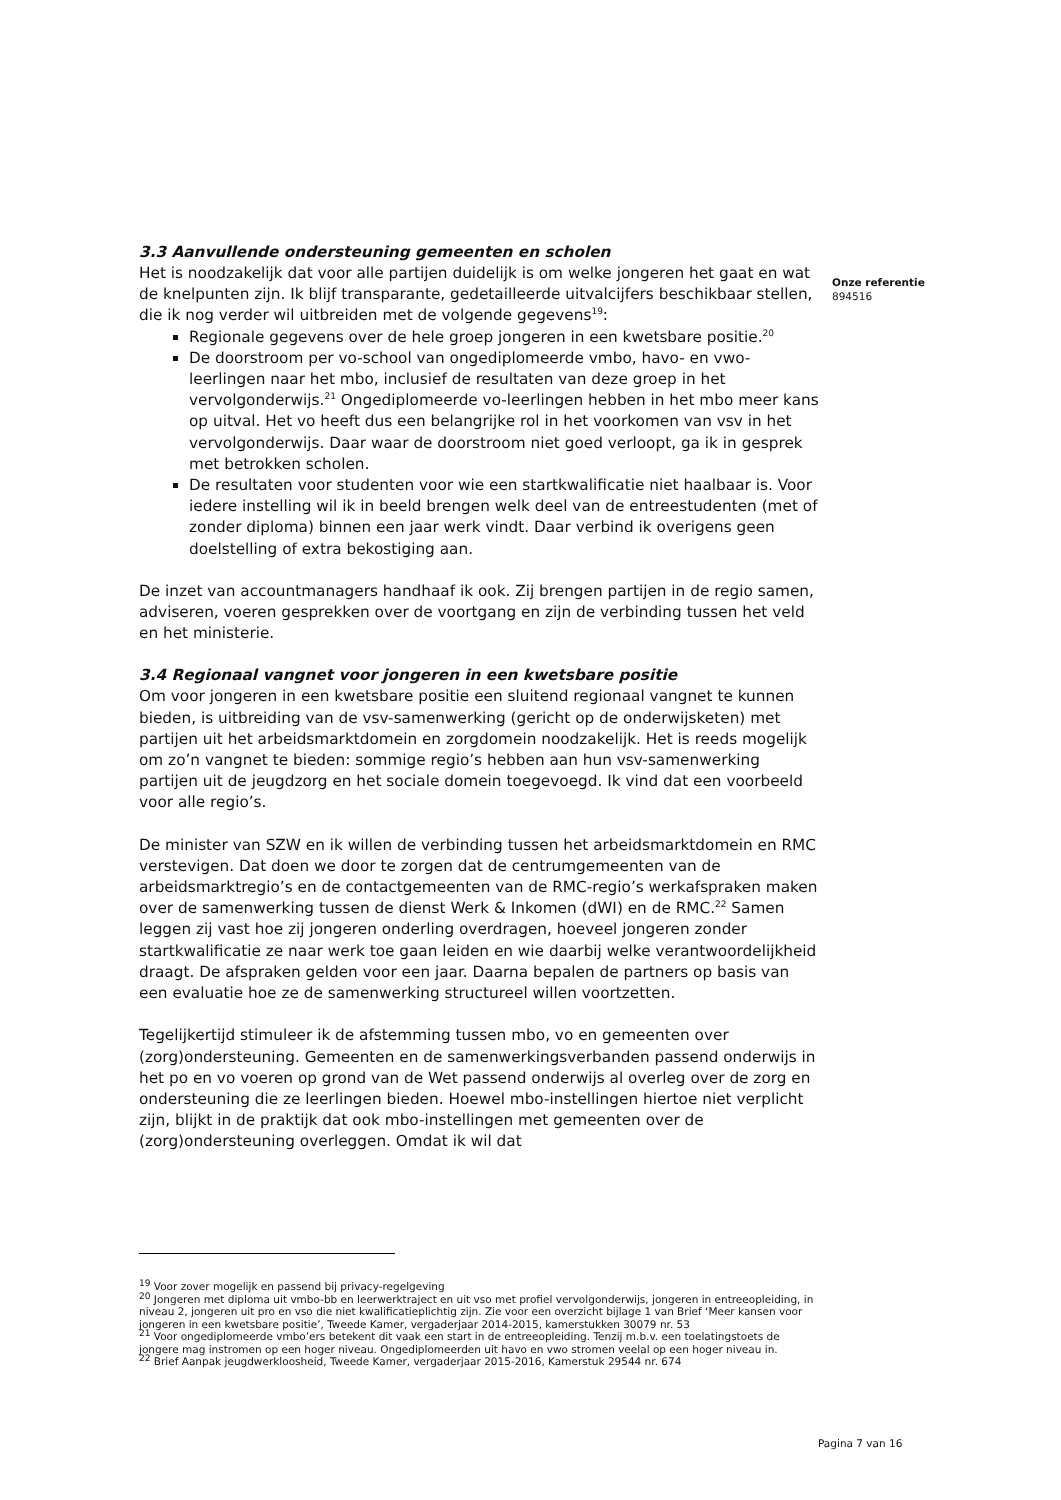3.3 Aanvullende ondersteuning gemeenten en scholen
Het is noodzakelijk dat voor alle partijen duidelijk is om welke jongeren het gaat en wat de knelpunten zijn. Ik blijf transparante, gedetailleerde uitvalcijfers beschikbaar stellen, die ik nog verder wil uitbreiden met de volgende gegevens<sup>19</sup>:
Regionale gegevens over de hele groep jongeren in een kwetsbare positie.<sup>20</sup>
De doorstroom per vo-school van ongediplomeerde vmbo, havo- en vwo-leerlingen naar het mbo, inclusief de resultaten van deze groep in het vervolgonderwijs.<sup>21</sup> Ongediplomeerde vo-leerlingen hebben in het mbo meer kans op uitval. Het vo heeft dus een belangrijke rol in het voorkomen van vsv in het vervolgonderwijs. Daar waar de doorstroom niet goed verloopt, ga ik in gesprek met betrokken scholen.
De resultaten voor studenten voor wie een startkwalificatie niet haalbaar is. Voor iedere instelling wil ik in beeld brengen welk deel van de entreestudenten (met of zonder diploma) binnen een jaar werk vindt. Daar verbind ik overigens geen doelstelling of extra bekostiging aan.
De inzet van accountmanagers handhaaf ik ook. Zij brengen partijen in de regio samen, adviseren, voeren gesprekken over de voortgang en zijn de verbinding tussen het veld en het ministerie.
3.4 Regionaal vangnet voor jongeren in een kwetsbare positie
Om voor jongeren in een kwetsbare positie een sluitend regionaal vangnet te kunnen bieden, is uitbreiding van de vsv-samenwerking (gericht op de onderwijsketen) met partijen uit het arbeidsmarktdomein en zorgdomein noodzakelijk. Het is reeds mogelijk om zo’n vangnet te bieden: sommige regio’s hebben aan hun vsv-samenwerking partijen uit de jeugdzorg en het sociale domein toegevoegd. Ik vind dat een voorbeeld voor alle regio’s.
De minister van SZW en ik willen de verbinding tussen het arbeidsmarktdomein en RMC verstevigen. Dat doen we door te zorgen dat de centrumgemeenten van de arbeidsmarktregio’s en de contactgemeenten van de RMC-regio’s werkafspraken maken over de samenwerking tussen de dienst Werk & Inkomen (dWI) en de RMC.<sup>22</sup> Samen leggen zij vast hoe zij jongeren onderling overdragen, hoeveel jongeren zonder startkwalificatie ze naar werk toe gaan leiden en wie daarbij welke verantwoordelijkheid draagt. De afspraken gelden voor een jaar. Daarna bepalen de partners op basis van een evaluatie hoe ze de samenwerking structureel willen voortzetten.
Tegelijkertijd stimuleer ik de afstemming tussen mbo, vo en gemeenten over (zorg)ondersteuning. Gemeenten en de samenwerkingsverbanden passend onderwijs in het po en vo voeren op grond van de Wet passend onderwijs al overleg over de zorg en ondersteuning die ze leerlingen bieden. Hoewel mbo-instellingen hiertoe niet verplicht zijn, blijkt in de praktijk dat ook mbo-instellingen met gemeenten over de (zorg)ondersteuning overleggen. Omdat ik wil dat
Onze referentie
894516
<sup>19</sup> Voor zover mogelijk en passend bij privacy-regelgeving
<sup>20</sup> Jongeren met diploma uit vmbo-bb en leerwerktraject en uit vso met profiel vervolgonderwijs, jongeren in entreeopleiding, in niveau 2, jongeren uit pro en vso die niet kwalificatieplichtig zijn. Zie voor een overzicht bijlage 1 van Brief ‘Meer kansen voor jongeren in een kwetsbare positie’, Tweede Kamer, vergaderjaar 2014-2015, kamerstukken 30079 nr. 53
<sup>21</sup> Voor ongediplomeerde vmbo’ers betekent dit vaak een start in de entreeopleiding. Tenzij m.b.v. een toelatingstoets de jongere mag instromen op een hoger niveau. Ongediplomeerden uit havo en vwo stromen veelal op een hoger niveau in.
<sup>22</sup> Brief Aanpak jeugdwerkloosheid, Tweede Kamer, vergaderjaar 2015-2016, Kamerstuk 29544 nr. 674
Pagina 7 van 16